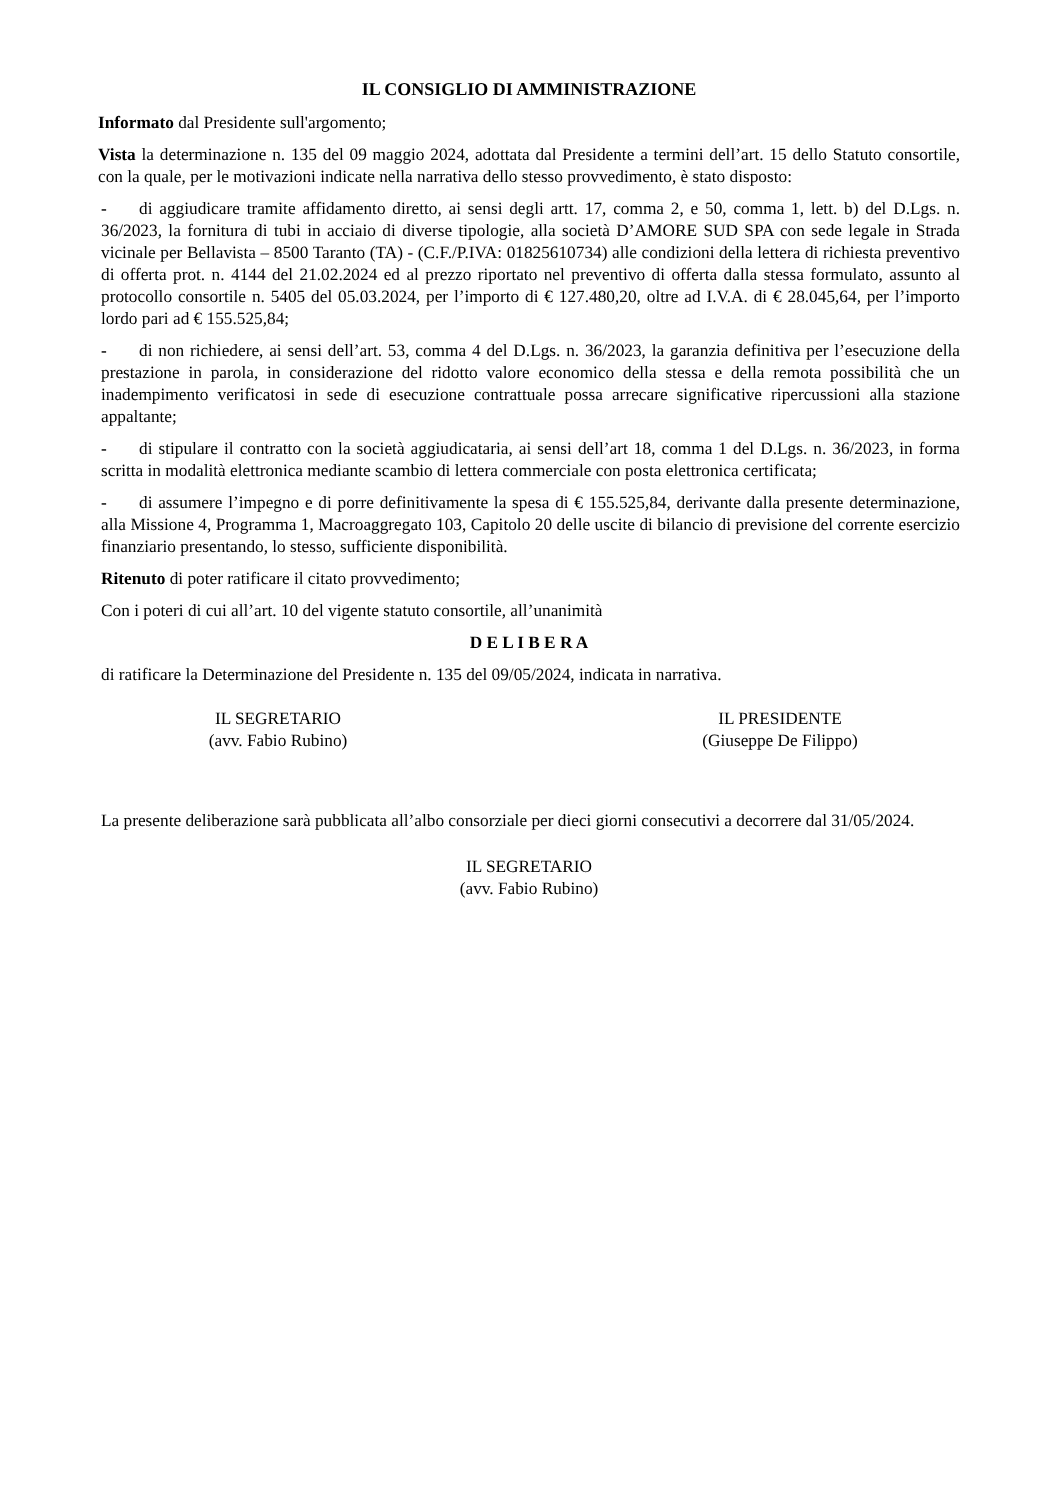IL CONSIGLIO DI AMMINISTRAZIONE
Informato dal Presidente sull'argomento;
Vista la determinazione n. 135 del 09 maggio 2024, adottata dal Presidente a termini dell’art. 15 dello Statuto consortile, con la quale, per le motivazioni indicate nella narrativa dello stesso provvedimento, è stato disposto:
- di aggiudicare tramite affidamento diretto, ai sensi degli artt. 17, comma 2, e 50, comma 1, lett. b) del D.Lgs. n. 36/2023, la fornitura di tubi in acciaio di diverse tipologie, alla società D’AMORE SUD SPA con sede legale in Strada vicinale per Bellavista – 8500 Taranto (TA) - (C.F./P.IVA: 01825610734) alle condizioni della lettera di richiesta preventivo di offerta prot. n. 4144 del 21.02.2024 ed al prezzo riportato nel preventivo di offerta dalla stessa formulato, assunto al protocollo consortile n. 5405 del 05.03.2024, per l’importo di € 127.480,20, oltre ad I.V.A. di € 28.045,64, per l’importo lordo pari ad € 155.525,84;
- di non richiedere, ai sensi dell’art. 53, comma 4 del D.Lgs. n. 36/2023, la garanzia definitiva per l’esecuzione della prestazione in parola, in considerazione del ridotto valore economico della stessa e della remota possibilità che un inadempimento verificatosi in sede di esecuzione contrattuale possa arrecare significative ripercussioni alla stazione appaltante;
- di stipulare il contratto con la società aggiudicataria, ai sensi dell’art 18, comma 1 del D.Lgs. n. 36/2023, in forma scritta in modalità elettronica mediante scambio di lettera commerciale con posta elettronica certificata;
- di assumere l’impegno e di porre definitivamente la spesa di € 155.525,84, derivante dalla presente determinazione, alla Missione 4, Programma 1, Macroaggregato 103, Capitolo 20 delle uscite di bilancio di previsione del corrente esercizio finanziario presentando, lo stesso, sufficiente disponibilità.
Ritenuto di poter ratificare il citato provvedimento;
Con i poteri di cui all’art. 10 del vigente statuto consortile, all’unanimità
D E L I B E R A
di ratificare la Determinazione del Presidente n. 135 del 09/05/2024, indicata in narrativa.
IL SEGRETARIO
(avv. Fabio Rubino)
IL PRESIDENTE
(Giuseppe De Filippo)
La presente deliberazione sarà pubblicata all’albo consorziale per dieci giorni consecutivi a decorrere dal 31/05/2024.
IL SEGRETARIO
(avv. Fabio Rubino)